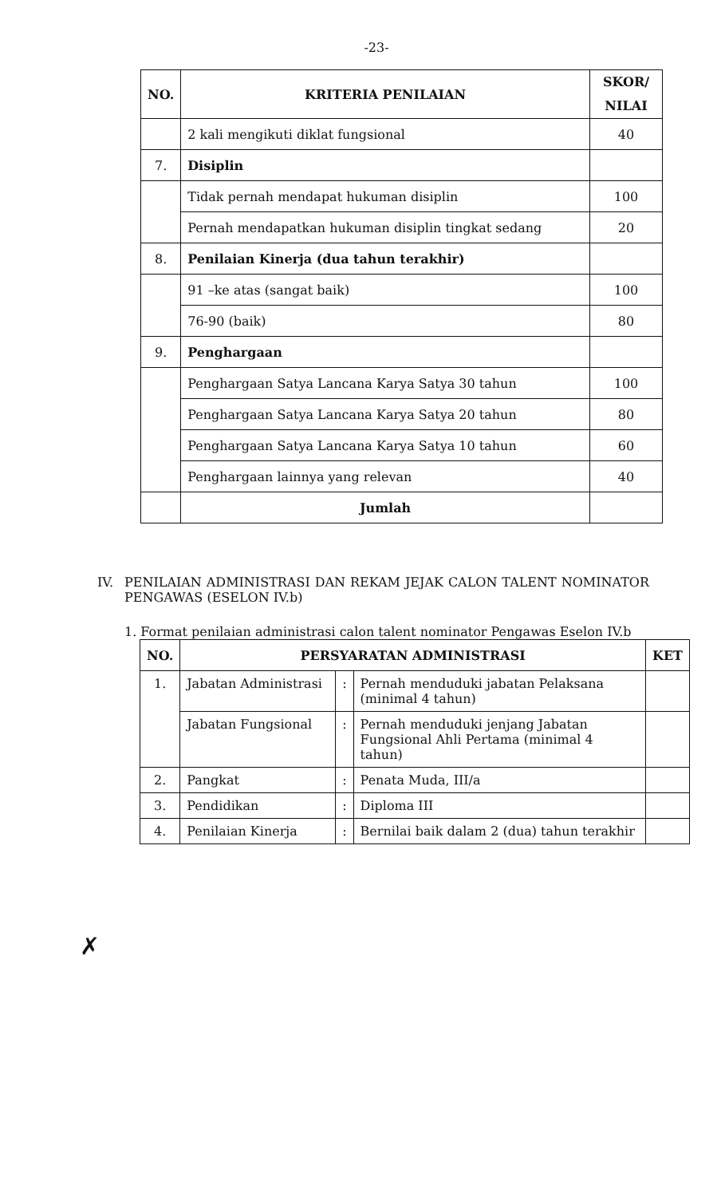-23-
| NO. | KRITERIA PENILAIAN | SKOR/ NILAI |
| --- | --- | --- |
| | 2 kali mengikuti diklat fungsional | 40 |
| 7. | Disiplin | |
| | Tidak pernah mendapat hukuman disiplin | 100 |
| | Pernah mendapatkan hukuman disiplin tingkat sedang | 20 |
| 8. | Penilaian Kinerja (dua tahun terakhir) | |
| | 91 –ke atas (sangat baik) | 100 |
| | 76-90 (baik) | 80 |
| 9. | Penghargaan | |
| | Penghargaan Satya Lancana Karya Satya 30 tahun | 100 |
| | Penghargaan Satya Lancana Karya Satya 20 tahun | 80 |
| | Penghargaan Satya Lancana Karya Satya 10 tahun | 60 |
| | Penghargaan lainnya yang relevan | 40 |
| | Jumlah | |
IV. PENILAIAN ADMINISTRASI DAN REKAM JEJAK CALON TALENT NOMINATOR PENGAWAS (ESELON IV.b)
1. Format penilaian administrasi calon talent nominator Pengawas Eselon IV.b
| NO. | PERSYARATAN ADMINISTRASI | | | KET |
| --- | --- | --- | --- | --- |
| 1. | Jabatan Administrasi | : | Pernah menduduki jabatan Pelaksana (minimal 4 tahun) | |
| | Jabatan Fungsional | : | Pernah menduduki jenjang Jabatan Fungsional Ahli Pertama (minimal 4 tahun) | |
| 2. | Pangkat | : | Penata Muda, III/a | |
| 3. | Pendidikan | : | Diploma III | |
| 4. | Penilaian Kinerja | : | Bernilai baik dalam 2 (dua) tahun terakhir | |
✗